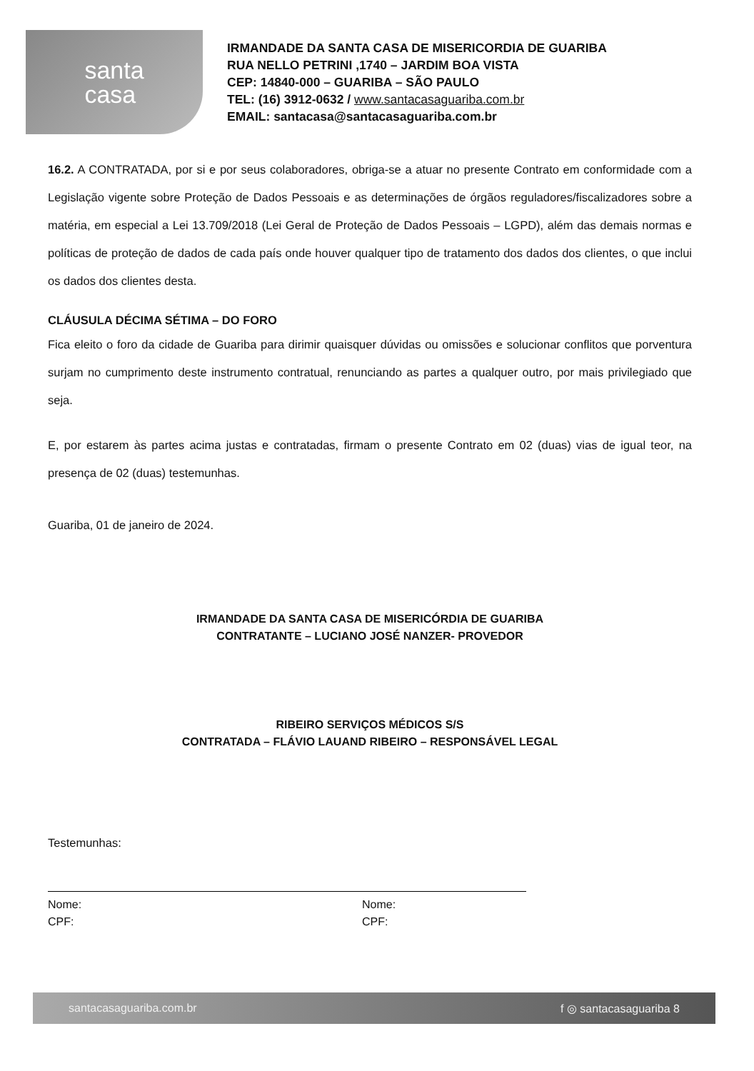santa
casa
IRMANDADE DA SANTA CASA DE MISERICORDIA DE GUARIBA
RUA NELLO PETRINI ,1740 – JARDIM BOA VISTA
CEP: 14840-000 – GUARIBA – SÃO PAULO
TEL: (16) 3912-0632 / www.santacasaguariba.com.br
EMAIL: santacasa@santacasaguariba.com.br
16.2. A CONTRATADA, por si e por seus colaboradores, obriga-se a atuar no presente Contrato em conformidade com a Legislação vigente sobre Proteção de Dados Pessoais e as determinações de órgãos reguladores/fiscalizadores sobre a matéria, em especial a Lei 13.709/2018 (Lei Geral de Proteção de Dados Pessoais – LGPD), além das demais normas e políticas de proteção de dados de cada país onde houver qualquer tipo de tratamento dos dados dos clientes, o que inclui os dados dos clientes desta.
CLÁUSULA DÉCIMA SÉTIMA – DO FORO
Fica eleito o foro da cidade de Guariba para dirimir quaisquer dúvidas ou omissões e solucionar conflitos que porventura surjam no cumprimento deste instrumento contratual, renunciando as partes a qualquer outro, por mais privilegiado que seja.
E, por estarem às partes acima justas e contratadas, firmam o presente Contrato em 02 (duas) vias de igual teor, na presença de 02 (duas) testemunhas.
Guariba, 01 de janeiro de 2024.
IRMANDADE DA SANTA CASA DE MISERICÓRDIA DE GUARIBA
CONTRATANTE – LUCIANO JOSÉ NANZER- PROVEDOR
RIBEIRO SERVIÇOS MÉDICOS S/S
CONTRATADA – FLÁVIO LAUAND RIBEIRO – RESPONSÁVEL LEGAL
Testemunhas:
Nome:
CPF:
Nome:
CPF:
santacasaguariba.com.br f ◎ santacasaguariba 8